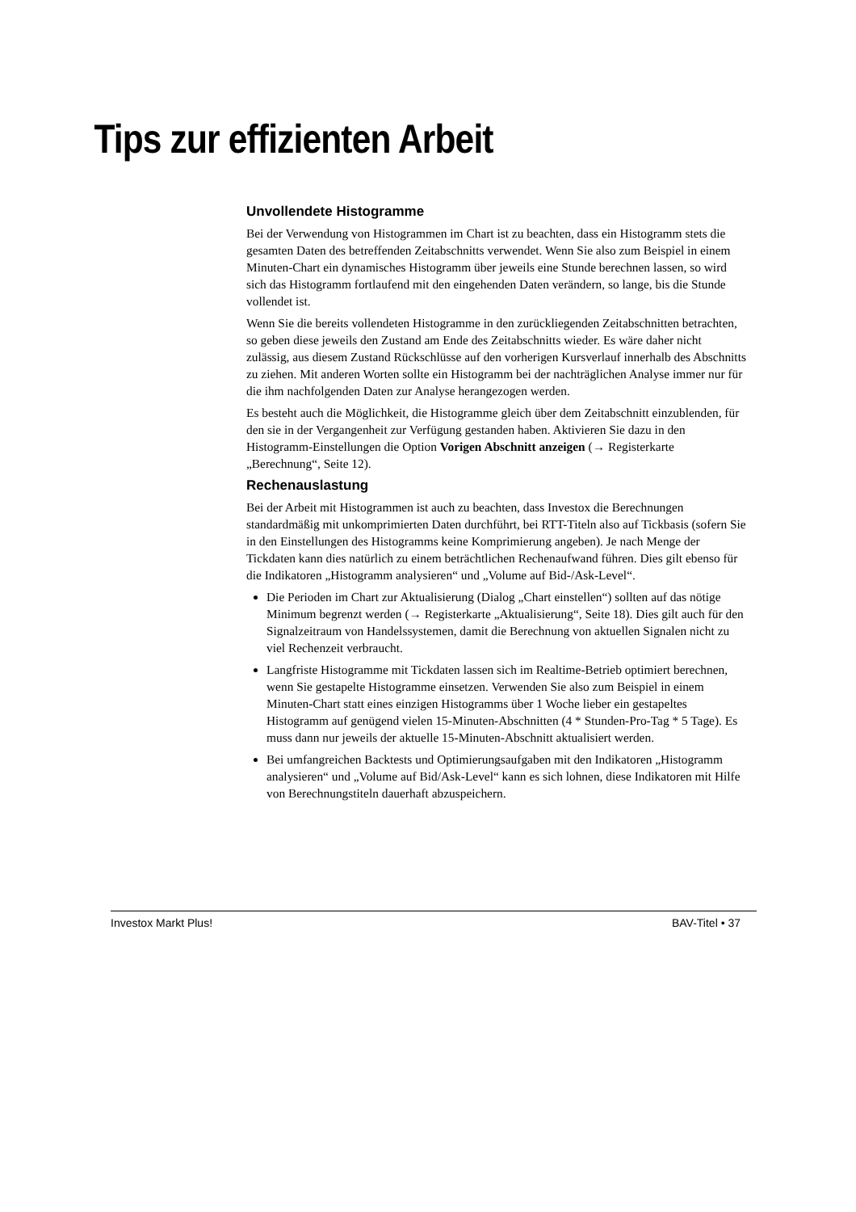Tips zur effizienten Arbeit
Unvollendete Histogramme
Bei der Verwendung von Histogrammen im Chart ist zu beachten, dass ein Histogramm stets die gesamten Daten des betreffenden Zeitabschnitts verwendet. Wenn Sie also zum Beispiel in einem Minuten-Chart ein dynamisches Histogramm über jeweils eine Stunde berechnen lassen, so wird sich das Histogramm fortlaufend mit den eingehenden Daten verändern, so lange, bis die Stunde vollendet ist.
Wenn Sie die bereits vollendeten Histogramme in den zurückliegenden Zeitabschnitten betrachten, so geben diese jeweils den Zustand am Ende des Zeitabschnitts wieder. Es wäre daher nicht zulässig, aus diesem Zustand Rückschlüsse auf den vorherigen Kursverlauf innerhalb des Abschnitts zu ziehen. Mit anderen Worten sollte ein Histogramm bei der nachträglichen Analyse immer nur für die ihm nachfolgenden Daten zur Analyse herangezogen werden.
Es besteht auch die Möglichkeit, die Histogramme gleich über dem Zeitabschnitt einzublenden, für den sie in der Vergangenheit zur Verfügung gestanden haben. Aktivieren Sie dazu in den Histogramm-Einstellungen die Option Vorigen Abschnitt anzeigen (→ Registerkarte „Berechnung“, Seite 12).
Rechenauslastung
Bei der Arbeit mit Histogrammen ist auch zu beachten, dass Investox die Berechnungen standardmäßig mit unkomprimierten Daten durchführt, bei RTT-Titeln also auf Tickbasis (sofern Sie in den Einstellungen des Histogramms keine Komprimierung angeben). Je nach Menge der Tickdaten kann dies natürlich zu einem beträchtlichen Rechenaufwand führen. Dies gilt ebenso für die Indikatoren „Histogramm analysieren“ und „Volume auf Bid-/Ask-Level“.
Die Perioden im Chart zur Aktualisierung (Dialog „Chart einstellen“) sollten auf das nötige Minimum begrenzt werden (→ Registerkarte „Aktualisierung“, Seite 18). Dies gilt auch für den Signalzeitraum von Handelssystemen, damit die Berechnung von aktuellen Signalen nicht zu viel Rechenzeit verbraucht.
Langfriste Histogramme mit Tickdaten lassen sich im Realtime-Betrieb optimiert berechnen, wenn Sie gestapelte Histogramme einsetzen. Verwenden Sie also zum Beispiel in einem Minuten-Chart statt eines einzigen Histogramms über 1 Woche lieber ein gestapeltes Histogramm auf genügend vielen 15-Minuten-Abschnitten (4 * Stunden-Pro-Tag * 5 Tage). Es muss dann nur jeweils der aktuelle 15-Minuten-Abschnitt aktualisiert werden.
Bei umfangreichen Backtests und Optimierungsaufgaben mit den Indikatoren „Histogramm analysieren“ und „Volume auf Bid/Ask-Level“ kann es sich lohnen, diese Indikatoren mit Hilfe von Berechnungstiteln dauerhaft abzuspeichern.
Investox Markt Plus! BAV-Titel • 37